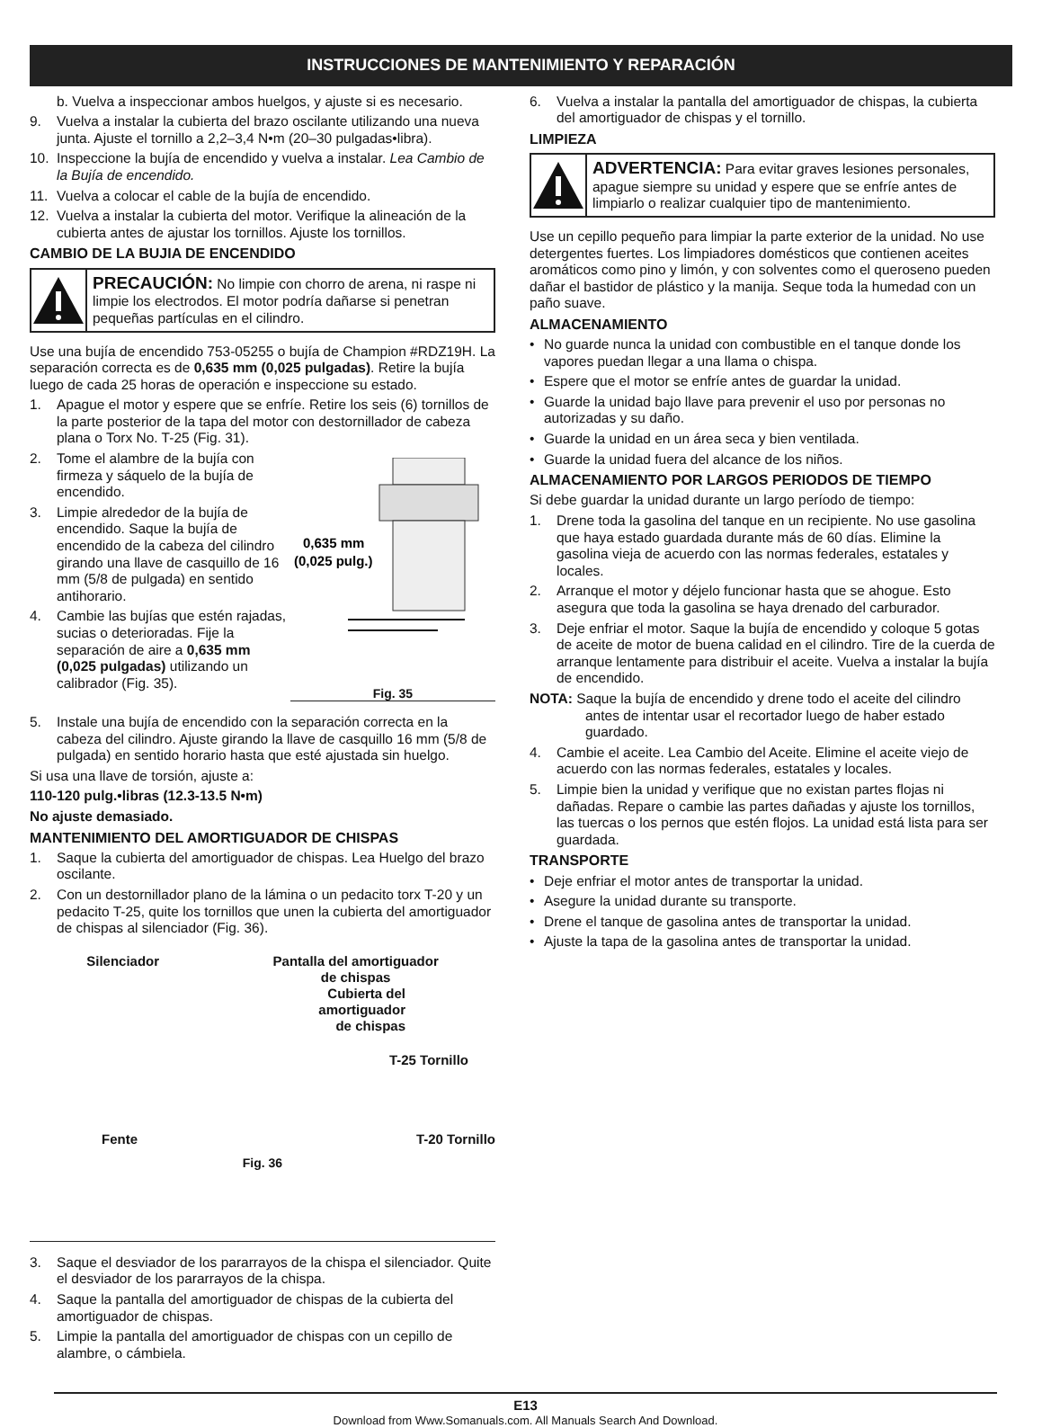INSTRUCCIONES DE MANTENIMIENTO Y REPARACIÓN
b. Vuelva a inspeccionar ambos huelgos, y ajuste si es necesario.
9. Vuelva a instalar la cubierta del brazo oscilante utilizando una nueva junta. Ajuste el tornillo a 2,2–3,4 N•m (20–30 pulgadas•libra).
10. Inspeccione la bujía de encendido y vuelva a instalar. Lea Cambio de la Bujía de encendido.
11. Vuelva a colocar el cable de la bujía de encendido.
12. Vuelva a instalar la cubierta del motor. Verifique la alineación de la cubierta antes de ajustar los tornillos. Ajuste los tornillos.
CAMBIO DE LA BUJIA DE ENCENDIDO
PRECAUCIÓN: No limpie con chorro de arena, ni raspe ni limpie los electrodos. El motor podría dañarse si penetran pequeñas partículas en el cilindro.
Use una bujía de encendido 753-05255 o bujía de Champion #RDZ19H. La separación correcta es de 0,635 mm (0,025 pulgadas). Retire la bujía luego de cada 25 horas de operación e inspeccione su estado.
1. Apague el motor y espere que se enfríe. Retire los seis (6) tornillos de la parte posterior de la tapa del motor con destornillador de cabeza plana o Torx No. T-25 (Fig. 31).
2. Tome el alambre de la bujía con firmeza y sáquelo de la bujía de encendido.
3. Limpie alrededor de la bujía de encendido. Saque la bujía de encendido de la cabeza del cilindro girando una llave de casquillo de 16 mm (5/8 de pulgada) en sentido antihorario.
4. Cambie las bujías que estén rajadas, sucias o deterioradas. Fije la separación de aire a 0,635 mm (0,025 pulgadas) utilizando un calibrador (Fig. 35).
0,635 mm
(0,025 pulg.)
Fig. 35
5. Instale una bujía de encendido con la separación correcta en la cabeza del cilindro. Ajuste girando la llave de casquillo 16 mm (5/8 de pulgada) en sentido horario hasta que esté ajustada sin huelgo.
Si usa una llave de torsión, ajuste a:
110-120 pulg.•libras (12.3-13.5 N•m)
No ajuste demasiado.
MANTENIMIENTO DEL AMORTIGUADOR DE CHISPAS
1. Saque la cubierta del amortiguador de chispas. Lea Huelgo del brazo oscilante.
2. Con un destornillador plano de la lámina o un pedacito torx T-20 y un pedacito T-25, quite los tornillos que unen la cubierta del amortiguador de chispas al silenciador (Fig. 36).
Silenciador Pantalla del amortiguador
de chispas
Cubierta del
amortiguador
de chispas
T-25 Tornillo
Fente T-20 Tornillo
Fig. 36
3. Saque el desviador de los pararrayos de la chispa el silenciador. Quite el desviador de los pararrayos de la chispa.
4. Saque la pantalla del amortiguador de chispas de la cubierta del amortiguador de chispas.
5. Limpie la pantalla del amortiguador de chispas con un cepillo de alambre, o cámbiela.
6. Vuelva a instalar la pantalla del amortiguador de chispas, la cubierta del amortiguador de chispas y el tornillo.
LIMPIEZA
ADVERTENCIA: Para evitar graves lesiones personales, apague siempre su unidad y espere que se enfríe antes de limpiarlo o realizar cualquier tipo de mantenimiento.
Use un cepillo pequeño para limpiar la parte exterior de la unidad. No use detergentes fuertes. Los limpiadores domésticos que contienen aceites aromáticos como pino y limón, y con solventes como el queroseno pueden dañar el bastidor de plástico y la manija. Seque toda la humedad con un paño suave.
ALMACENAMIENTO
• No guarde nunca la unidad con combustible en el tanque donde los vapores puedan llegar a una llama o chispa.
• Espere que el motor se enfríe antes de guardar la unidad.
• Guarde la unidad bajo llave para prevenir el uso por personas no autorizadas y su daño.
• Guarde la unidad en un área seca y bien ventilada.
• Guarde la unidad fuera del alcance de los niños.
ALMACENAMIENTO POR LARGOS PERIODOS DE TIEMPO
Si debe guardar la unidad durante un largo período de tiempo:
1. Drene toda la gasolina del tanque en un recipiente. No use gasolina que haya estado guardada durante más de 60 días. Elimine la gasolina vieja de acuerdo con las normas federales, estatales y locales.
2. Arranque el motor y déjelo funcionar hasta que se ahogue. Esto asegura que toda la gasolina se haya drenado del carburador.
3. Deje enfriar el motor. Saque la bujía de encendido y coloque 5 gotas de aceite de motor de buena calidad en el cilindro. Tire de la cuerda de arranque lentamente para distribuir el aceite. Vuelva a instalar la bujía de encendido.
NOTA: Saque la bujía de encendido y drene todo el aceite del cilindro antes de intentar usar el recortador luego de haber estado guardado.
4. Cambie el aceite. Lea Cambio del Aceite. Elimine el aceite viejo de acuerdo con las normas federales, estatales y locales.
5. Limpie bien la unidad y verifique que no existan partes flojas ni dañadas. Repare o cambie las partes dañadas y ajuste los tornillos, las tuercas o los pernos que estén flojos. La unidad está lista para ser guardada.
TRANSPORTE
• Deje enfriar el motor antes de transportar la unidad.
• Asegure la unidad durante su transporte.
• Drene el tanque de gasolina antes de transportar la unidad.
• Ajuste la tapa de la gasolina antes de transportar la unidad.
E13
Download from Www.Somanuals.com. All Manuals Search And Download.